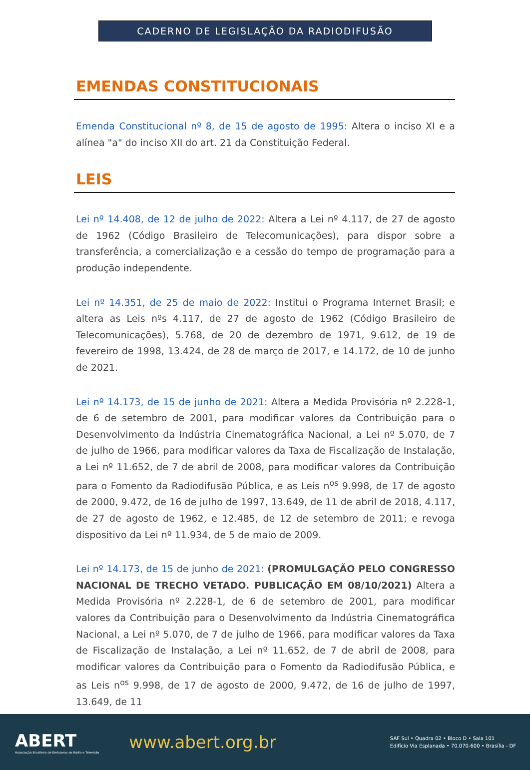CADERNO DE LEGISLAÇÃO DA RADIODIFUSÃO
EMENDAS CONSTITUCIONAIS
Emenda Constitucional nº 8, de 15 de agosto de 1995: Altera o inciso XI e a alínea "a" do inciso XII do art. 21 da Constituição Federal.
LEIS
Lei nº 14.408, de 12 de julho de 2022: Altera a Lei nº 4.117, de 27 de agosto de 1962 (Código Brasileiro de Telecomunicações), para dispor sobre a transferência, a comercialização e a cessão do tempo de programação para a produção independente.
Lei nº 14.351, de 25 de maio de 2022: Institui o Programa Internet Brasil; e altera as Leis nºs 4.117, de 27 de agosto de 1962 (Código Brasileiro de Telecomunicações), 5.768, de 20 de dezembro de 1971, 9.612, de 19 de fevereiro de 1998, 13.424, de 28 de março de 2017, e 14.172, de 10 de junho de 2021.
Lei nº 14.173, de 15 de junho de 2021: Altera a Medida Provisória nº 2.228-1, de 6 de setembro de 2001, para modificar valores da Contribuição para o Desenvolvimento da Indústria Cinematográfica Nacional, a Lei nº 5.070, de 7 de julho de 1966, para modificar valores da Taxa de Fiscalização de Instalação, a Lei nº 11.652, de 7 de abril de 2008, para modificar valores da Contribuição para o Fomento da Radiodifusão Pública, e as Leis n<sup>os</sup> 9.998, de 17 de agosto de 2000, 9.472, de 16 de julho de 1997, 13.649, de 11 de abril de 2018, 4.117, de 27 de agosto de 1962, e 12.485, de 12 de setembro de 2011; e revoga dispositivo da Lei nº 11.934, de 5 de maio de 2009.
Lei nº 14.173, de 15 de junho de 2021: (PROMULGAÇÃO PELO CONGRESSO NACIONAL DE TRECHO VETADO. PUBLICAÇÃO EM 08/10/2021) Altera a Medida Provisória nº 2.228-1, de 6 de setembro de 2001, para modificar valores da Contribuição para o Desenvolvimento da Indústria Cinematográfica Nacional, a Lei nº 5.070, de 7 de julho de 1966, para modificar valores da Taxa de Fiscalização de Instalação, a Lei nº 11.652, de 7 de abril de 2008, para modificar valores da Contribuição para o Fomento da Radiodifusão Pública, e as Leis n<sup>os</sup> 9.998, de 17 de agosto de 2000, 9.472, de 16 de julho de 1997, 13.649, de 11
ABERT
Associação Brasileira de Emissoras de Rádio e Televisão
www.abert.org.br
SAF Sul • Quadra 02 • Bloco D • Sala 101
Edifício Via Esplanada • 70.070-600 • Brasília - DF